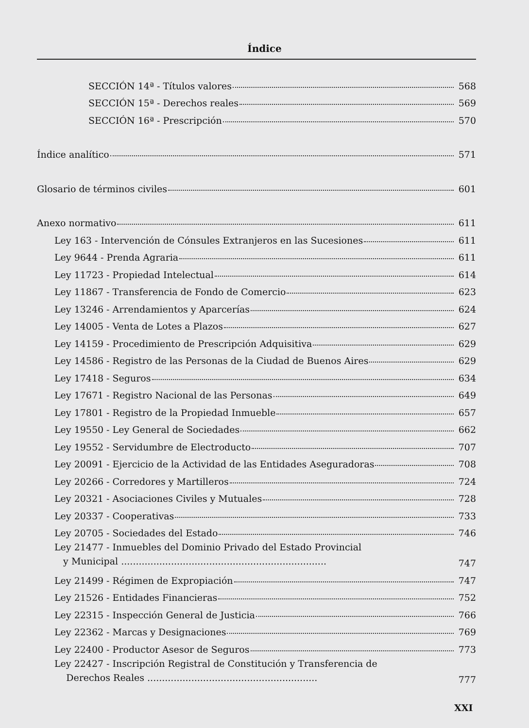Índice
SECCIÓN 14ª - Títulos valores 568
SECCIÓN 15ª - Derechos reales 569
SECCIÓN 16ª - Prescripción 570
Índice analítico 571
Glosario de términos civiles 601
Anexo normativo 611
Ley 163 - Intervención de Cónsules Extranjeros en las Sucesiones 611
Ley 9644 - Prenda Agraria 611
Ley 11723 - Propiedad Intelectual 614
Ley 11867 - Transferencia de Fondo de Comercio 623
Ley 13246 - Arrendamientos y Aparcerías 624
Ley 14005 - Venta de Lotes a Plazos 627
Ley 14159 - Procedimiento de Prescripción Adquisitiva 629
Ley 14586 - Registro de las Personas de la Ciudad de Buenos Aires 629
Ley 17418 - Seguros 634
Ley 17671 - Registro Nacional de las Personas 649
Ley 17801 - Registro de la Propiedad Inmueble 657
Ley 19550 - Ley General de Sociedades 662
Ley 19552 - Servidumbre de Electroducto 707
Ley 20091 - Ejercicio de la Actividad de las Entidades Aseguradoras 708
Ley 20266 - Corredores y Martilleros 724
Ley 20321 - Asociaciones Civiles y Mutuales 728
Ley 20337 - Cooperativas 733
Ley 20705 - Sociedades del Estado 746
Ley 21477 - Inmuebles del Dominio Privado del Estado Provincial
y Municipal ...................................................................... 747
Ley 21499 - Régimen de Expropiación 747
Ley 21526 - Entidades Financieras 752
Ley 22315 - Inspección General de Justicia 766
Ley 22362 - Marcas y Designaciones 769
Ley 22400 - Productor Asesor de Seguros 773
Ley 22427 - Inscripción Registral de Constitución y Transferencia de
Derechos Reales .......................................................... 777
XXI